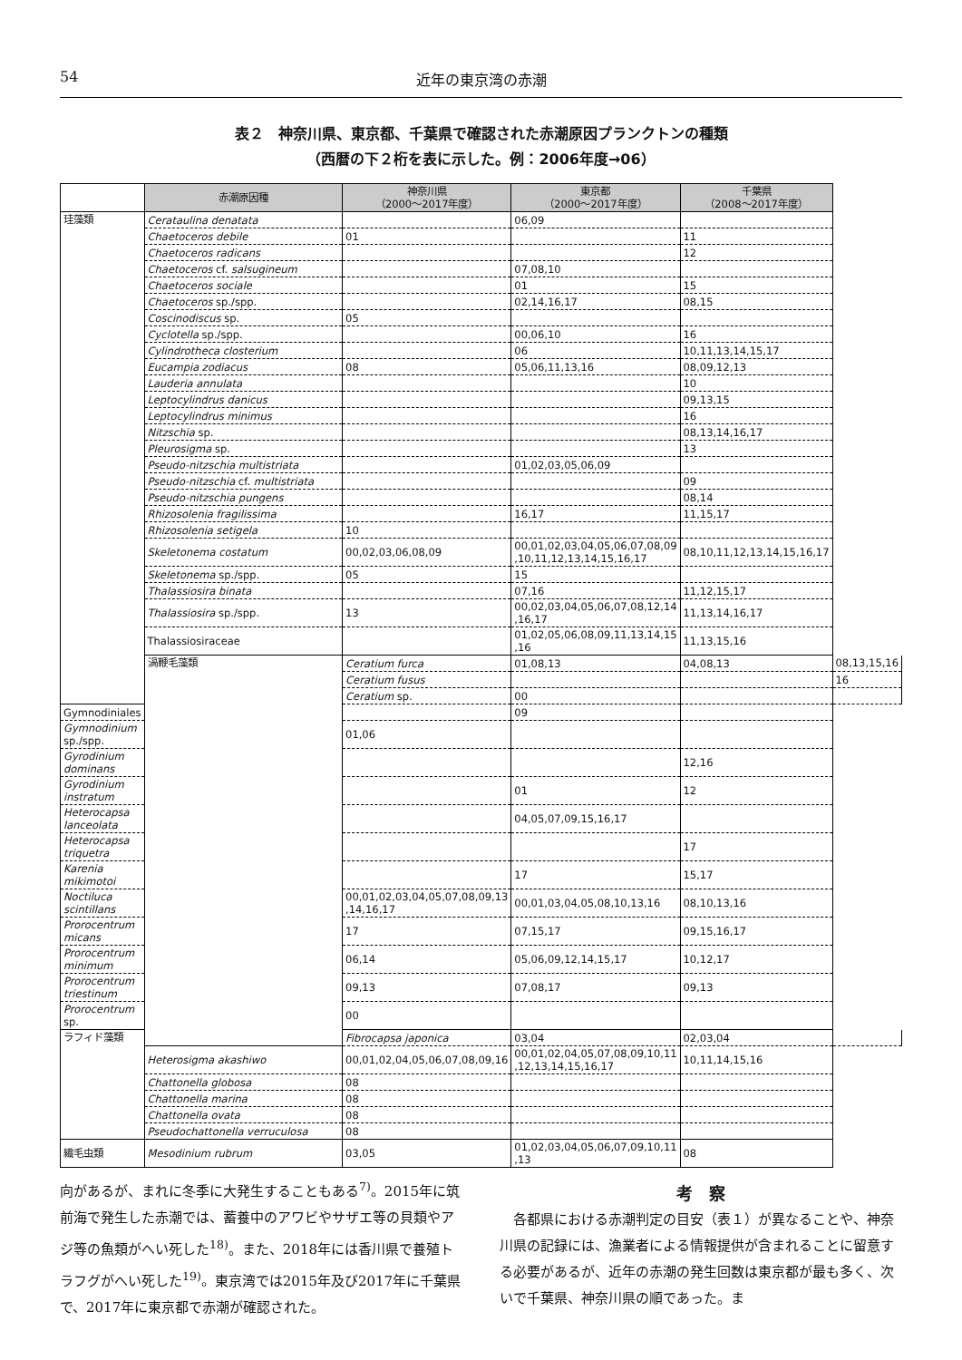54 近年の東京湾の赤潮
表２　神奈川県、東京都、千葉県で確認された赤潮原因プランクトンの種類
（西暦の下２桁を表に示した。例：2006年度→06）
| | 赤潮原因種 | 神奈川県 （2000～2017年度） | 東京都 （2000～2017年度） | 千葉県 （2008～2017年度） | |
| --- | --- | --- | --- | --- | --- |
| 珪藻類 | Cerataulina denatata | | 06,09 | | |
| | Chaetoceros debile | 01 | | 11 | |
| | Chaetoceros radicans | | | 12 | |
| | Chaetoceros cf. salsugineum | | 07,08,10 | | |
| | Chaetoceros sociale | | 01 | 15 | |
| | Chaetoceros sp./spp. | | 02,14,16,17 | 08,15 | |
| | Coscinodiscus sp. | 05 | | | |
| | Cyclotella sp./spp. | | 00,06,10 | 16 | |
| | Cylindrotheca closterium | | 06 | 10,11,13,14,15,17 | |
| | Eucampia zodiacus | 08 | 05,06,11,13,16 | 08,09,12,13 | |
| | Lauderia annulata | | | 10 | |
| | Leptocylindrus danicus | | | 09,13,15 | |
| | Leptocylindrus minimus | | | 16 | |
| | Nitzschia sp. | | | 08,13,14,16,17 | |
| | Pleurosigma sp. | | | 13 | |
| | Pseudo-nitzschia multistriata | | 01,02,03,05,06,09 | | |
| | Pseudo-nitzschia cf. multistriata | | | 09 | |
| | Pseudo-nitzschia pungens | | | 08,14 | |
| | Rhizosolenia fragilissima | | 16,17 | 11,15,17 | |
| | Rhizosolenia setigela | 10 | | | |
| | Skeletonema costatum | 00,02,03,06,08,09 | 00,01,02,03,04,05,06,07,08,09 ,10,11,12,13,14,15,16,17 | 08,10,11,12,13,14,15,16,17 | |
| | Skeletonema sp./spp. | 05 | 15 | | |
| | Thalassiosira binata | | 07,16 | 11,12,15,17 | |
| | Thalassiosira sp./spp. | 13 | 00,02,03,04,05,06,07,08,12,14 ,16,17 | 11,13,14,16,17 | |
| | Thalassiosiraceae | | 01,02,05,06,08,09,11,13,14,15 ,16 | 11,13,15,16 | |
| | 渦鞭毛藻類 | Ceratium furca | 01,08,13 | 04,08,13 | 08,13,15,16 |
| | | Ceratium fusus | | | 16 |
| | | Ceratium sp. | 00 | | |
| Gymnodiniales | | | 09 | | |
| Gymnodinium sp./spp. | | 01,06 | | | |
| Gyrodinium dominans | | | | 12,16 | |
| Gyrodinium instratum | | | 01 | 12 | |
| Heterocapsa lanceolata | | | 04,05,07,09,15,16,17 | | |
| Heterocapsa triquetra | | | | 17 | |
| Karenia mikimotoi | | | 17 | 15,17 | |
| Noctiluca scintillans | | 00,01,02,03,04,05,07,08,09,13 ,14,16,17 | 00,01,03,04,05,08,10,13,16 | 08,10,13,16 | |
| Prorocentrum micans | | 17 | 07,15,17 | 09,15,16,17 | |
| Prorocentrum minimum | | 06,14 | 05,06,09,12,14,15,17 | 10,12,17 | |
| Prorocentrum triestinum | | 09,13 | 07,08,17 | 09,13 | |
| Prorocentrum sp. | | 00 | | | |
| ラフィド藻類 | | Fibrocapsa japonica | 03,04 | 02,03,04 | |
| | Heterosigma akashiwo | 00,01,02,04,05,06,07,08,09,16 | 00,01,02,04,05,07,08,09,10,11 ,12,13,14,15,16,17 | 10,11,14,15,16 | |
| | Chattonella globosa | 08 | | | |
| | Chattonella marina | 08 | | | |
| | Chattonella ovata | 08 | | | |
| | Pseudochattonella verruculosa | 08 | | | |
| 繊毛虫類 | Mesodinium rubrum | 03,05 | 01,02,03,04,05,06,07,09,10,11 ,13 | 08 | |
向があるが、まれに冬季に大発生することもある<sup>7)</sup>。2015年に筑前海で発生した赤潮では、蓄養中のアワビやサザエ等の貝類やアジ等の魚類がへい死した<sup>18)</sup>。また、2018年には香川県で養殖トラフグがへい死した<sup>19)</sup>。東京湾では2015年及び2017年に千葉県で、2017年に東京都で赤潮が確認された。
考　察
　各都県における赤潮判定の目安（表１）が異なることや、神奈川県の記録には、漁業者による情報提供が含まれることに留意する必要があるが、近年の赤潮の発生回数は東京都が最も多く、次いで千葉県、神奈川県の順であった。ま